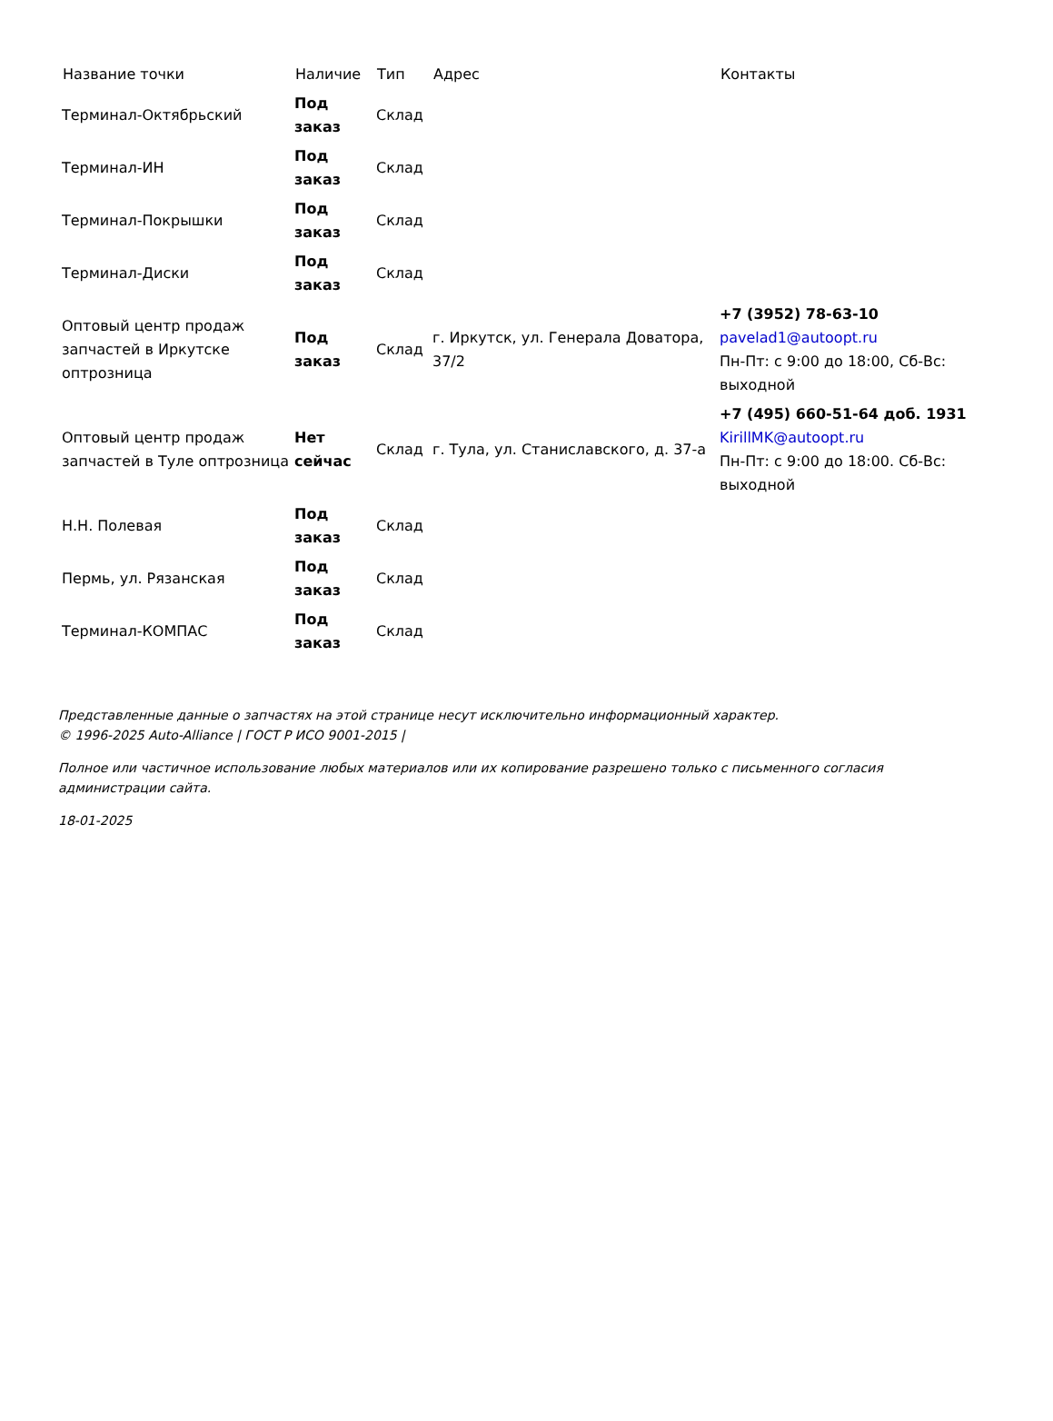| Название точки | Наличие | Тип | Адрес | Контакты |
| --- | --- | --- | --- | --- |
| Терминал-Октябрьский | Под заказ | Склад | | |
| Терминал-ИН | Под заказ | Склад | | |
| Терминал-Покрышки | Под заказ | Склад | | |
| Терминал-Диски | Под заказ | Склад | | |
| Оптовый центр продаж запчастей в Иркутске оптрозница | Под заказ | Склад | г. Иркутск, ул. Генерала Доватора, 37/2 | +7 (3952) 78-63-10 pavelad1@autoopt.ru Пн-Пт: с 9:00 до 18:00, Сб-Вс: выходной |
| Оптовый центр продаж запчастей в Туле оптрозница | Нет сейчас | Склад | г. Тула, ул. Станиславского, д. 37-а | +7 (495) 660-51-64 доб. 1931 KirillMK@autoopt.ru Пн-Пт: с 9:00 до 18:00. Сб-Вс: выходной |
| Н.Н. Полевая | Под заказ | Склад | | |
| Пермь, ул. Рязанская | Под заказ | Склад | | |
| Терминал-КОМПАС | Под заказ | Склад | | |
Представленные данные о запчастях на этой странице несут исключительно информационный характер.
© 1996-2025 Auto-Alliance | ГОСТ Р ИСО 9001-2015 |
Полное или частичное использование любых материалов или их копирование разрешено только с письменного согласия администрации сайта.
18-01-2025